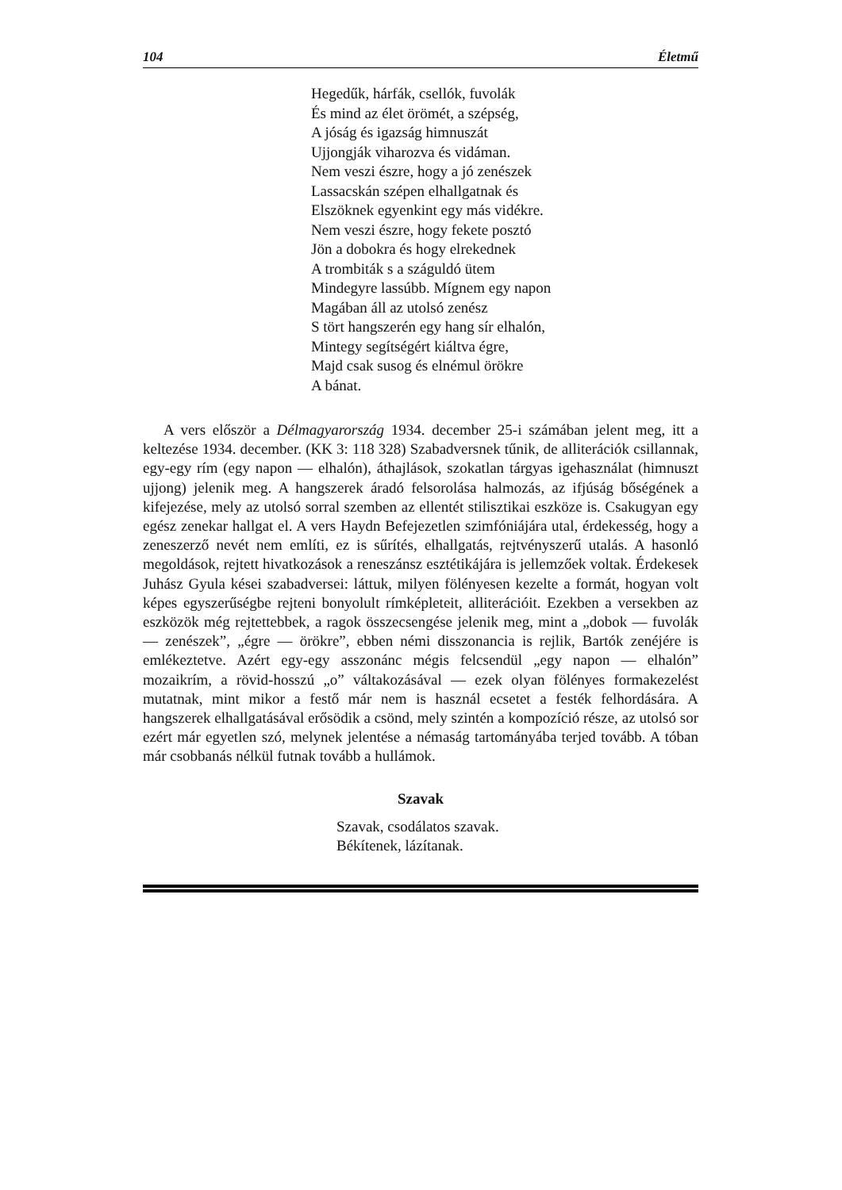104 Életmű
Hegedűk, hárfák, csellók, fuvolák
És mind az élet örömét, a szépség,
A jóság és igazság himnuszát
Ujjongják viharozva és vidáman.
Nem veszi észre, hogy a jó zenészek
Lassacskán szépen elhallgatnak és
Elszöknek egyenkint egy más vidékre.
Nem veszi észre, hogy fekete posztó
Jön a dobokra és hogy elrekednek
A trombiták s a száguldó ütem
Mindegyre lassúbb. Mígnem egy napon
Magában áll az utolsó zenész
S tört hangszerén egy hang sír elhalón,
Mintegy segítségért kiáltva égre,
Majd csak susog és elnémul örökre
A bánat.
A vers először a Délmagyarország 1934. december 25-i számában jelent meg, itt a keltezése 1934. december. (KK 3: 118 328) Szabadversnek tűnik, de alliterációk csillannak, egy-egy rím (egy napon — elhalón), áthajlások, szokatlan tárgyas igehasználat (himnuszt ujjong) jelenik meg. A hangszerek áradó felsorolása halmozás, az ifjúság bőségének a kifejezése, mely az utolsó sorral szemben az ellentét stilisztikai eszköze is. Csakugyan egy egész zenekar hallgat el. A vers Haydn Befejezetlen szimfóniájára utal, érdekesség, hogy a zeneszerző nevét nem említi, ez is sűrítés, elhallgatás, rejtvényszerű utalás. A hasonló megoldások, rejtett hivatkozások a reneszánsz esztétikájára is jellemzőek voltak. Érdekesek Juhász Gyula kései szabadversei: láttuk, milyen fölényesen kezelte a formát, hogyan volt képes egyszerűségbe rejteni bonyolult rímképleteit, alliterációit. Ezekben a versekben az eszközök még rejtettebbek, a ragok összecsengése jelenik meg, mint a „dobok — fuvolák — zenészek”, „égre — örökre”, ebben némi disszonancia is rejlik, Bartók zenéjére is emlékeztetve. Azért egy-egy asszonánc mégis felcsendül „egy napon — elhalón” mozaikrím, a rövid-hosszú „o” váltakozásával — ezek olyan fölényes formakezelést mutatnak, mint mikor a festő már nem is használ ecsetet a festék felhordására. A hangszerek elhallgatásával erősödik a csönd, mely szintén a kompozíció része, az utolsó sor ezért már egyetlen szó, melynek jelentése a némaság tartományába terjed tovább. A tóban már csobbanás nélkül futnak tovább a hullámok.
Szavak
Szavak, csodálatos szavak.
Békítenek, lázítanak.